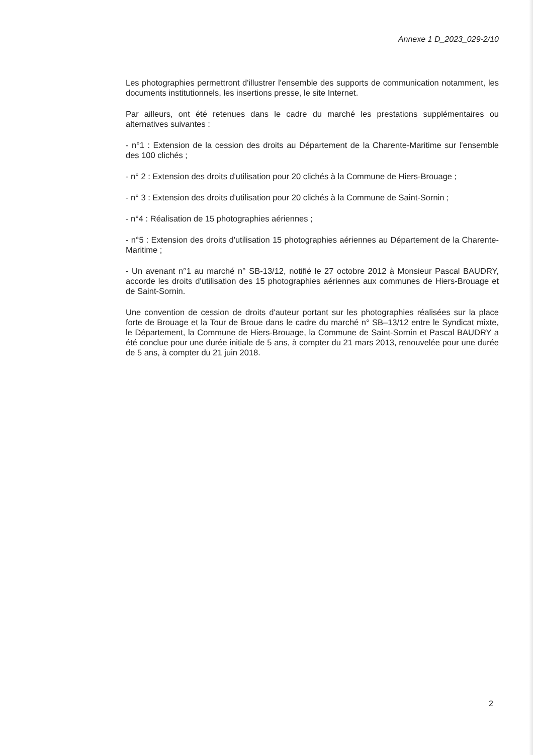Annexe 1 D_2023_029-2/10
Les photographies permettront d'illustrer l'ensemble des supports de communication notamment, les documents institutionnels, les insertions presse, le site Internet.
Par ailleurs, ont été retenues dans le cadre du marché les prestations supplémentaires ou alternatives suivantes :
- n°1 : Extension de la cession des droits au Département de la Charente-Maritime sur l'ensemble des 100 clichés ;
- n° 2 : Extension des droits d'utilisation pour 20 clichés à la Commune de Hiers-Brouage ;
- n° 3 : Extension des droits d'utilisation pour 20 clichés à la Commune de Saint-Sornin ;
- n°4 : Réalisation de 15 photographies aériennes ;
- n°5 : Extension des droits d'utilisation 15 photographies aériennes au Département de la Charente-Maritime ;
- Un avenant n°1 au marché n° SB-13/12, notifié le 27 octobre 2012 à Monsieur Pascal BAUDRY, accorde les droits d'utilisation des 15 photographies aériennes aux communes de Hiers-Brouage et de Saint-Sornin.
Une convention de cession de droits d'auteur portant sur les photographies réalisées sur la place forte de Brouage et la Tour de Broue dans le cadre du marché n° SB–13/12 entre le Syndicat mixte, le Département, la Commune de Hiers-Brouage, la Commune de Saint-Sornin et Pascal BAUDRY a été conclue pour une durée initiale de 5 ans, à compter du 21 mars 2013, renouvelée pour une durée de 5 ans, à compter du 21 juin 2018.
2